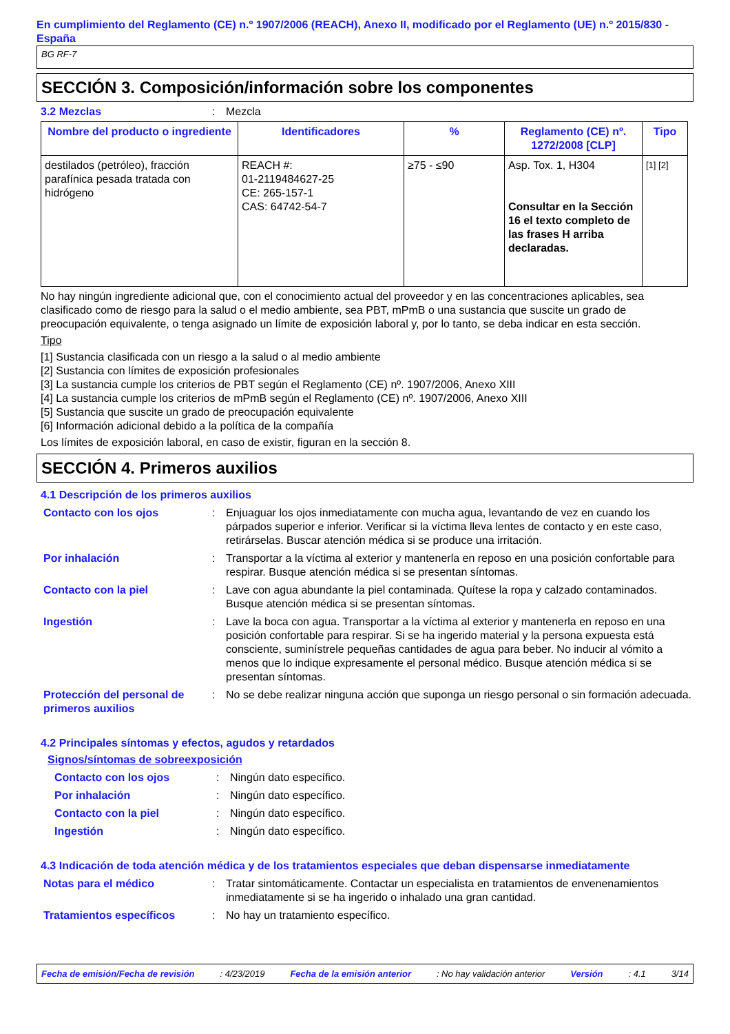En cumplimiento del Reglamento (CE) n.º 1907/2006 (REACH), Anexo II, modificado por el Reglamento (UE) n.º 2015/830 - España
BG RF-7
SECCIÓN 3. Composición/información sobre los componentes
3.2 Mezclas : Mezcla
| Nombre del producto o ingrediente | Identificadores | % | Reglamento (CE) nº. 1272/2008 [CLP] | Tipo |
| --- | --- | --- | --- | --- |
| destilados (petróleo), fracción parafínica pesada tratada con hidrógeno | REACH #: 01-2119484627-25 CE: 265-157-1 CAS: 64742-54-7 | ≥75 - ≤90 | Asp. Tox. 1, H304 Consultar en la Sección 16 el texto completo de las frases H arriba declaradas. | [1] [2] |
No hay ningún ingrediente adicional que, con el conocimiento actual del proveedor y en las concentraciones aplicables, sea clasificado como de riesgo para la salud o el medio ambiente, sea PBT, mPmB o una sustancia que suscite un grado de preocupación equivalente, o tenga asignado un límite de exposición laboral y, por lo tanto, se deba indicar en esta sección.
Tipo
[1] Sustancia clasificada con un riesgo a la salud o al medio ambiente
[2] Sustancia con límites de exposición profesionales
[3] La sustancia cumple los criterios de PBT según el Reglamento (CE) nº. 1907/2006, Anexo XIII
[4] La sustancia cumple los criterios de mPmB según el Reglamento (CE) nº. 1907/2006, Anexo XIII
[5] Sustancia que suscite un grado de preocupación equivalente
[6] Información adicional debido a la política de la compañía
Los límites de exposición laboral, en caso de existir, figuran en la sección 8.
SECCIÓN 4. Primeros auxilios
4.1 Descripción de los primeros auxilios
Contacto con los ojos : Enjuaguar los ojos inmediatamente con mucha agua, levantando de vez en cuando los párpados superior e inferior. Verificar si la víctima lleva lentes de contacto y en este caso, retirárselas. Buscar atención médica si se produce una irritación.
Por inhalación : Transportar a la víctima al exterior y mantenerla en reposo en una posición confortable para respirar. Busque atención médica si se presentan síntomas.
Contacto con la piel : Lave con agua abundante la piel contaminada. Quítese la ropa y calzado contaminados. Busque atención médica si se presentan síntomas.
Ingestión : Lave la boca con agua. Transportar a la víctima al exterior y mantenerla en reposo en una posición confortable para respirar. Si se ha ingerido material y la persona expuesta está consciente, suminístrele pequeñas cantidades de agua para beber. No inducir al vómito a menos que lo indique expresamente el personal médico. Busque atención médica si se presentan síntomas.
Protección del personal de primeros auxilios
: No se debe realizar ninguna acción que suponga un riesgo personal o sin formación adecuada.
4.2 Principales síntomas y efectos, agudos y retardados
Signos/síntomas de sobreexposición
Contacto con los ojos : Ningún dato específico.
Por inhalación : Ningún dato específico.
Contacto con la piel : Ningún dato específico.
Ingestión : Ningún dato específico.
4.3 Indicación de toda atención médica y de los tratamientos especiales que deban dispensarse inmediatamente
Notas para el médico : Tratar sintomáticamente. Contactar un especialista en tratamientos de envenenamientos inmediatamente si se ha ingerido o inhalado una gran cantidad.
Tratamientos específicos : No hay un tratamiento específico.
Fecha de emisión/Fecha de revisión : 4/23/2019 Fecha de la emisión anterior : No hay validación anterior Versión : 4.1 3/14